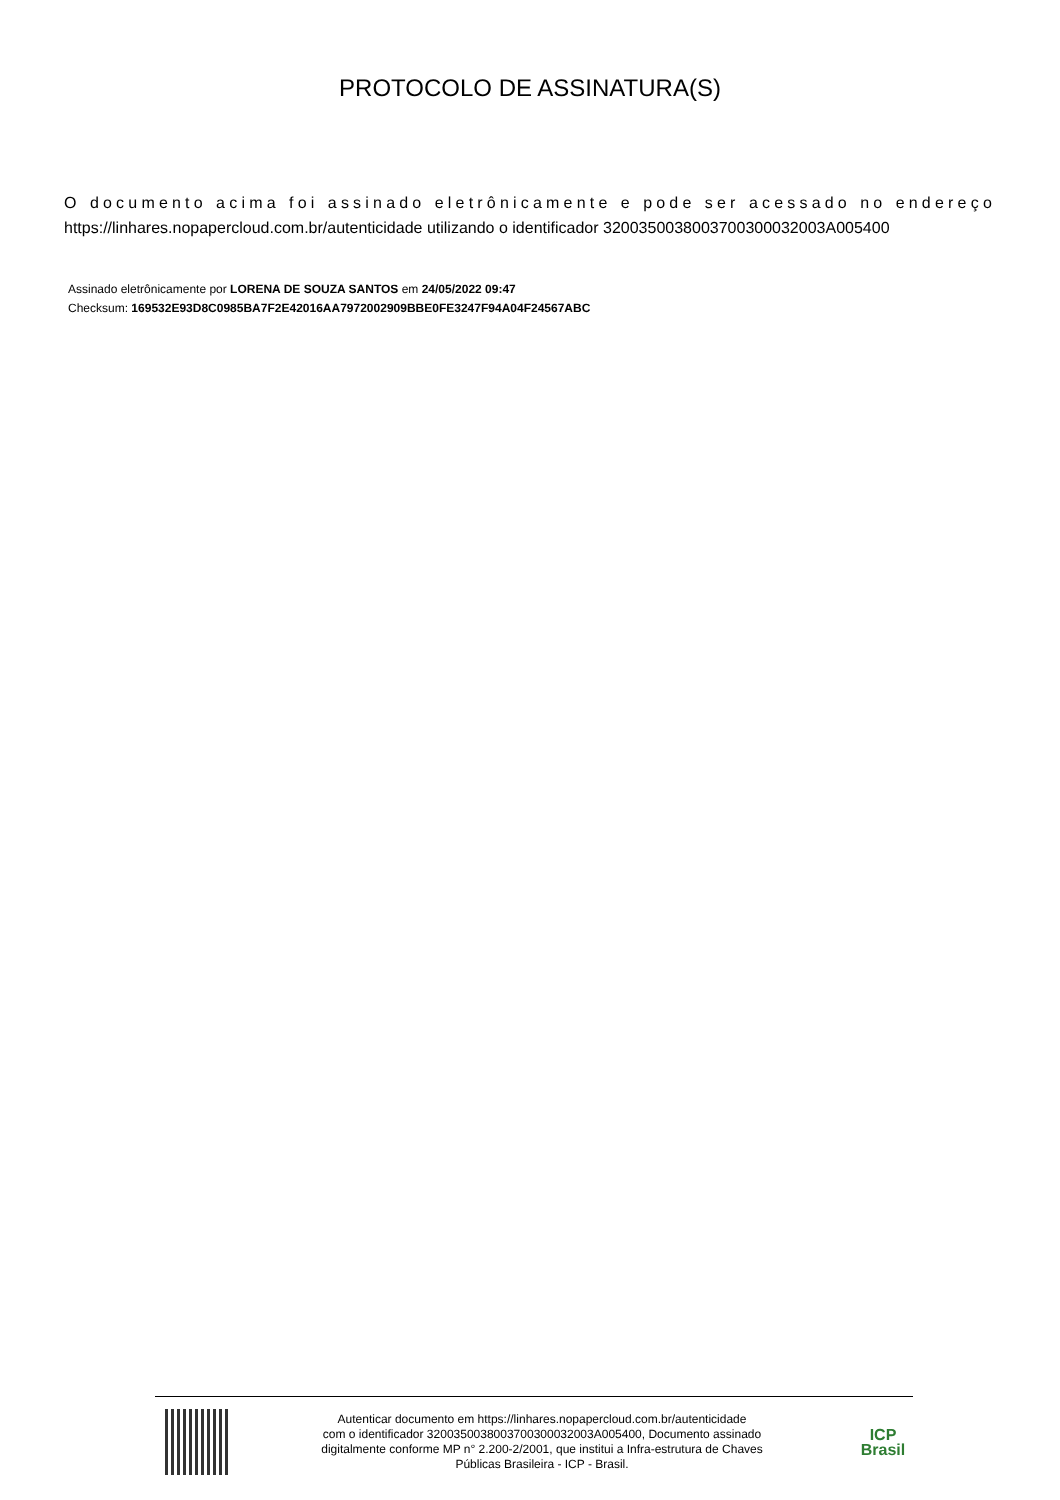PROTOCOLO DE ASSINATURA(S)
O documento acima foi assinado eletrônicamente e pode ser acessado no endereço https://linhares.nopapercloud.com.br/autenticidade utilizando o identificador 320035003800370030003200​3A005400
Assinado eletrônicamente por LORENA DE SOUZA SANTOS em 24/05/2022 09:47
Checksum: 169532E93D8C0985BA7F2E42016AA7972002909BBE0FE3247F94A04F24567ABC
Autenticar documento em https://linhares.nopapercloud.com.br/autenticidade
com o identificador 3200350038003700300032003A005400, Documento assinado
digitalmente conforme MP n° 2.200-2/2001, que institui a Infra-estrutura de Chaves
Públicas Brasileira - ICP - Brasil.
ICP
Brasil